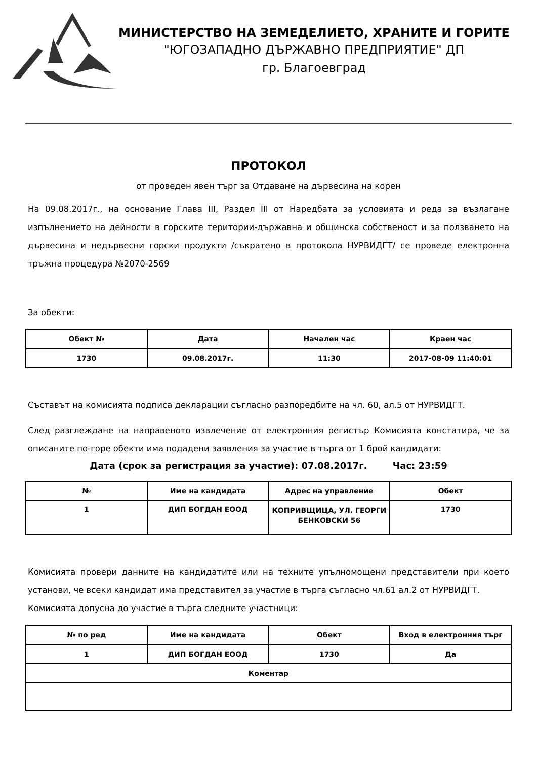МИНИСТЕРСТВО НА ЗЕМЕДЕЛИЕТО, ХРАНИТЕ И ГОРИТЕ
"ЮГОЗАПАДНО ДЪРЖАВНО ПРЕДПРИЯТИЕ" ДП
гр. Благоевград
ПРОТОКОЛ
от проведен явен търг за Отдаване на дървесина на корен
На 09.08.2017г., на основание Глава III, Раздел III от Наредбата за условията и реда за възлагане изпълнението на дейности в горските територии-държавна и общинска собственост и за ползването на дървесина и недървесни горски продукти /съкратено в протокола НУРВИДГТ/ се проведе електронна тръжна процедура №2070-2569
За обекти:
| Обект № | Дата | Начален час | Краен час |
| --- | --- | --- | --- |
| 1730 | 09.08.2017г. | 11:30 | 2017-08-09 11:40:01 |
Съставът на комисията подписа декларации съгласно разпоредбите на чл. 60, ал.5 от НУРВИДГТ.
След разглеждане на направеното извлечение от електронния регистър Комисията констатира, че за описаните по-горе обекти има подадени заявления за участие в търга от 1 брой кандидати:
Дата (срок за регистрация за участие): 07.08.2017г. Час: 23:59
| № | Име на кандидата | Адрес на управление | Обект |
| --- | --- | --- | --- |
| 1 | ДИП БОГДАН ЕООД | КОПРИВЩИЦА, УЛ. ГЕОРГИ БЕНКОВСКИ 56 | 1730 |
Комисията провери данните на кандидатите или на техните упълномощени представители при което установи, че всеки кандидат има представител за участие в търга съгласно чл.61 ал.2 от НУРВИДГТ.
Комисията допусна до участие в търга следните участници:
| № по ред | Име на кандидата | Обект | Вход в електронния търг |
| --- | --- | --- | --- |
| 1 | ДИП БОГДАН ЕООД | 1730 | Да |
| Коментар | | | |